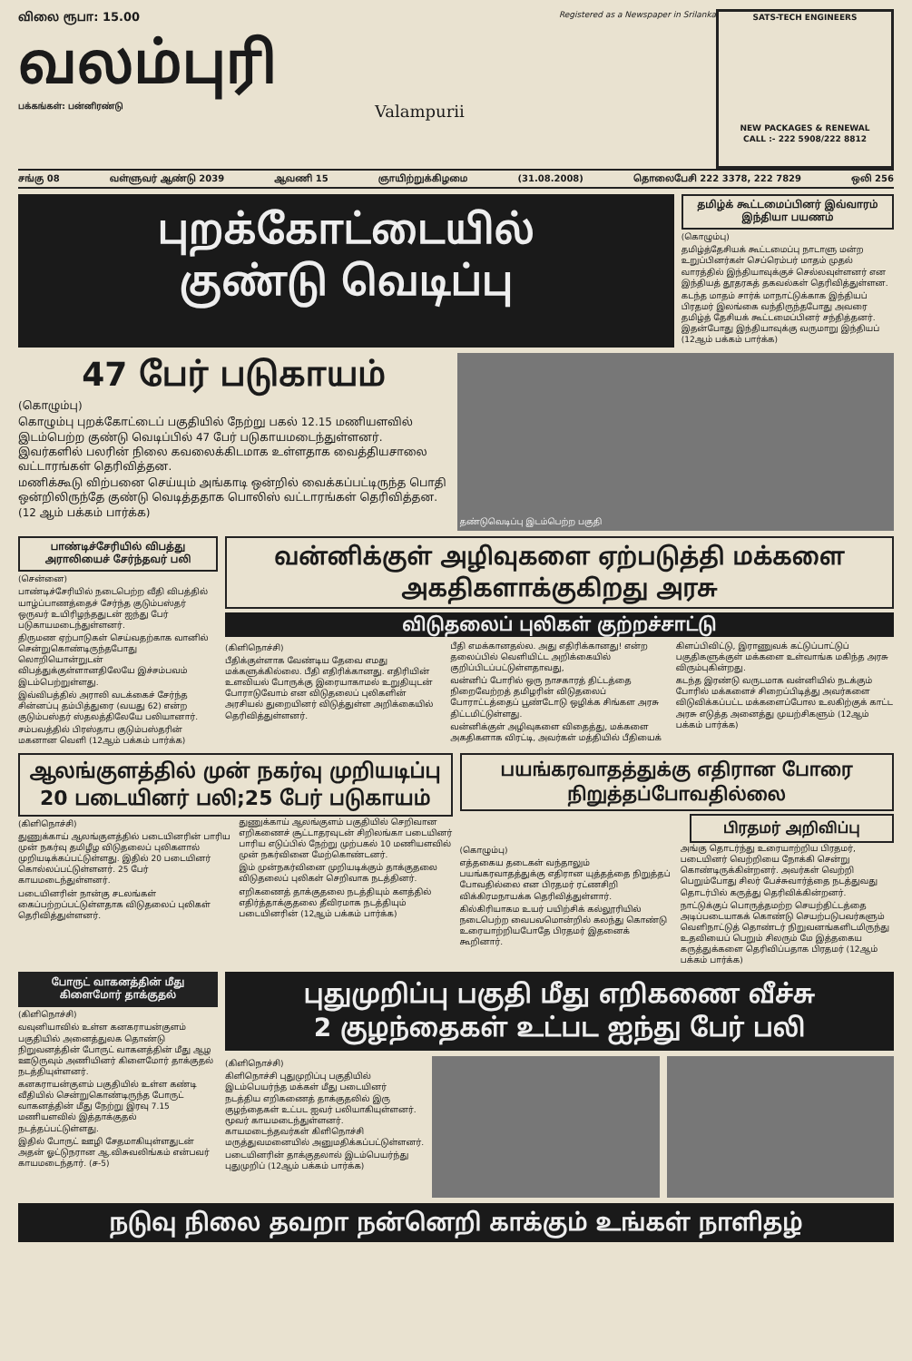விலை ரூபா: 15.00 Registered as a Newspaper in Srilanka
வலம்புரி
பக்கங்கள்: பன்னிரண்டு Valampurii
SATS-TECH ENGINEERS
NEW PACKAGES & RENEWAL
CALL :- 222 5908/222 8812
சங்கு 08 வள்ளுவர் ஆண்டு 2039 ஆவணி 15 ஞாயிற்றுக்கிழமை (31.08.2008) தொலைபேசி 222 3378, 222 7829 ஒலி 256
புறக்கோட்டையில்
குண்டு வெடிப்பு
தமிழ்க் கூட்டமைப்பினர் இவ்வாரம் இந்தியா பயணம்
(கொழும்பு)
தமிழ்த்தேசியக் கூட்டமைப்பு நாடாளு மன்ற உறுப்பினர்கள் செப்ரெம்பர் மாதம் முதல் வாரத்தில் இந்தியாவுக்குச் செல்லவுள்ளனர் என இந்தியத் தூதரகத் தகவல்கள் தெரிவித்துள்ளன.
கடந்த மாதம் சார்க் மாநாட்டுக்காக இந்தியப் பிரதமர் இலங்கை வந்திருந்தபோது அவரை தமிழ்த் தேசியக் கூட்டமைப்பினர் சந்தித்தனர். இதன்போது இந்தியாவுக்கு வருமாறு இந்தியப் (12ஆம் பக்கம் பார்க்க)
47 பேர் படுகாயம்
(கொழும்பு)
கொழும்பு புறக்கோட்டைப் பகுதியில் நேற்று பகல் 12.15 மணியளவில் இடம்பெற்ற குண்டு வெடிப்பில் 47 பேர் படுகாயமடைந்துள்ளனர். இவர்களில் பலரின் நிலை கவலைக்கிடமாக உள்ளதாக வைத்தியசாலை வட்டாரங்கள் தெரிவித்தன.
மணிக்கூடு விற்பனை செய்யும் அங்காடி ஒன்றில் வைக்கப்பட்டிருந்த பொதி ஒன்றிலிருந்தே குண்டு வெடித்ததாக பொலிஸ் வட்டாரங்கள் தெரிவித்தன. (12 ஆம் பக்கம் பார்க்க)
தண்டுவெடிப்பு இடம்பெற்ற பகுதி
பாண்டிச்சேரியில் விபத்து அராலியைச் சேர்ந்தவர் பலி
(சென்னை)
பாண்டிச்சேரியில் நடைபெற்ற வீதி விபத்தில் யாழ்ப்பாணத்தைச் சேர்ந்த குடும்பஸ்தர் ஒருவர் உயிரிழந்ததுடன் ஐந்து பேர் படுகாயமடைந்துள்ளனர்.
திருமண ஏற்பாடுகள் செய்வதற்காக வானில் சென்றுகொண்டிருந்தபோது லொறியொன்றுடன் விபத்துக்குள்ளானதிலேயே இச்சம்பவம் இடம்பெற்றுள்ளது.
இவ்விபத்தில் அராலி வடக்கைச் சேர்ந்த சின்னப்பு தம்பித்துரை (வயது 62) என்ற குடும்பஸ்தர் ஸ்தலத்திலேயே பலியானார்.
சம்பவத்தில் பிரஸ்தாப குடும்பஸ்தரின் மகனான வெளி (12ஆம் பக்கம் பார்க்க)
வன்னிக்குள் அழிவுகளை ஏற்படுத்தி மக்களை அகதிகளாக்குகிறது அரசு
விடுதலைப் புலிகள் குற்றச்சாட்டு
(கிளிநொச்சி)
பீதிக்குள்ளாக வேண்டிய தேவை எமது மக்களுக்கில்லை. பீதி எதிரிக்கானது. எதிரியின் உளவியல் போருக்கு இரையாகாமல் உறுதியுடன் போராடுவோம் என விடுதலைப் புலிகளின் அரசியல் துறையினர் விடுத்துள்ள அறிக்கையில் தெரிவித்துள்ளனர்.
பீதி எமக்கானதல்ல. அது எதிரிக்கானது! என்ற தலைப்பில் வெளியிட்ட அறிக்கையில் குறிப்பிடப்பட்டுள்ளதாவது,
வன்னிப் போரில் ஒரு நாசகாரத் திட்டத்தை நிறைவேற்றத் தமிழரின் விடுதலைப் போராட்டத்தைப் பூண்டோடு ஒழிக்க சிங்கள அரசு திட்டமிட்டுள்ளது.
வன்னிக்குள் அழிவுகளை விதைத்து, மக்களை அகதிகளாக விரட்டி, அவர்கள் மத்தியில் பீதியைக் கிளப்பிவிட்டு, இராணுவக் கட்டுப்பாட்டுப் பகுதிகளுக்குள் மக்களை உள்வாங்க மகிந்த அரசு விரும்புகின்றது.
கடந்த இரண்டு வருடமாக வன்னியில் நடக்கும் போரில் மக்களைச் சிறைப்பிடித்து அவர்களை விடுவிக்கப்பட்ட மக்களைப்போல உலகிற்குக் காட்ட அரசு எடுத்த அனைத்து முயற்சிகளும் (12ஆம் பக்கம் பார்க்க)
ஆலங்குளத்தில் முன் நகர்வு முறியடிப்பு 20 படையினர் பலி;25 பேர் படுகாயம்
(கிளிநொச்சி)
துணுக்காய் ஆலங்குளத்தில் படையினரின் பாரிய முன் நகர்வு தமிழீழ விடுதலைப் புலிகளால் முறியடிக்கப்பட்டுள்ளது. இதில் 20 படையினர் கொல்லப்பட்டுள்ளனர். 25 பேர் காயமடைந்துள்ளனர்.
படையினரின் நான்கு சடலங்கள் கைப்பற்றப்பட்டுள்ளதாக விடுதலைப் புலிகள் தெரிவித்துள்ளனர்.
துணுக்காய் ஆலங்குளம் பகுதியில் செறிவான எறிகணைச் சூட்டாதரவுடன் சிறிலங்கா படையினர் பாரிய எடுப்பில் நேற்று முற்பகல் 10 மணியளவில் முன் நகர்வினை மேற்கொண்டனர்.
இம் முன்நகர்வினை முறியடிக்கும் தாக்குதலை விடுதலைப் புலிகள் செறிவாக நடத்தினர்.
எறிகணைத் தாக்குதலை நடத்தியும் களத்தில் எதிர்த்தாக்குதலை தீவிரமாக நடத்தியும் படையினரின் (12ஆம் பக்கம் பார்க்க)
பயங்கரவாதத்துக்கு எதிரான போரை நிறுத்தப்போவதில்லை
பிரதமர் அறிவிப்பு
(கொழும்பு)
எத்தகைய தடைகள் வந்தாலும் பயங்கரவாதத்துக்கு எதிரான யுத்தத்தை நிறுத்தப் போவதில்லை என பிரதமர் ரட்ணசிறி விக்கிரமநாயக்க தெரிவித்துள்ளார்.
கில்கிரியாகம உயர் பயிற்சிக் கல்லூரியில் நடைபெற்ற வைபவமொன்றில் கலந்து கொண்டு உரையாற்றியபோதே பிரதமர் இதனைக் கூறினார்.
அங்கு தொடர்ந்து உரையாற்றிய பிரதமர், படையினர் வெற்றியை நோக்கி சென்று கொண்டிருக்கின்றனர். அவர்கள் வெற்றி பெறும்போது சிலர் பேச்சுவார்த்தை நடத்துவது தொடர்பில் கருத்து தெரிவிக்கின்றனர்.
நாட்டுக்குப் பொருத்தமற்ற செயற்திட்டத்தை அடிப்படையாகக் கொண்டு செயற்படுபவர்களும் வெளிநாட்டுத் தொண்டர் நிறுவனங்களிடமிருந்து உதவியைப் பெறும் சிலரும் மே இத்தகைய கருத்துக்களை தெரிவிப்பதாக பிரதமர் (12ஆம் பக்கம் பார்க்க)
போருட் வாகனத்தின் மீது கிளைமோர் தாக்குதல்
(கிளிநொச்சி)
வவுனியாவில் உள்ள கனகராயன்குளம் பகுதியில் அனைத்துலக தொண்டு நிறுவனத்தின் போருட் வாகனத்தின் மீது ஆழ ஊடுருவும் அணியினர் கிளைமோர் தாக்குதல் நடத்தியுள்ளனர்.
கனகராயன்குளம் பகுதியில் உள்ள கண்டி வீதியில் சென்றுகொண்டிருந்த போருட் வாகனத்தின் மீது நேற்று இரவு 7.15 மணியளவில் இத்தாக்குதல் நடத்தப்பட்டுள்ளது.
இதில் போருட் ஊழி சேதமாகியுள்ளதுடன் அதன் ஓட்டுநரான ஆ.விசுவலிங்கம் என்பவர் காயமடைந்தார். (ச-5)
புதுமுறிப்பு பகுதி மீது எறிகணை வீச்சு
2 குழந்தைகள் உட்பட ஐந்து பேர் பலி
(கிளிநொச்சி)
கிளிநொச்சி புதுமுறிப்பு பகுதியில் இடம்பெயர்ந்த மக்கள் மீது படையினர் நடத்திய எறிகணைத் தாக்குதலில் இரு குழந்தைகள் உட்பட ஐவர் பலியாகியுள்ளனர். மூவர் காயமடைந்துள்ளனர். காயமடைந்தவர்கள் கிளிநொச்சி மருத்துவமனையில் அனுமதிக்கப்பட்டுள்ளனர்.
படையினரின் தாக்குதலால் இடம்பெயர்ந்து புதுமுறிப் (12ஆம் பக்கம் பார்க்க)
நடுவு நிலை தவறா நன்னெறி காக்கும் உங்கள் நாளிதழ்